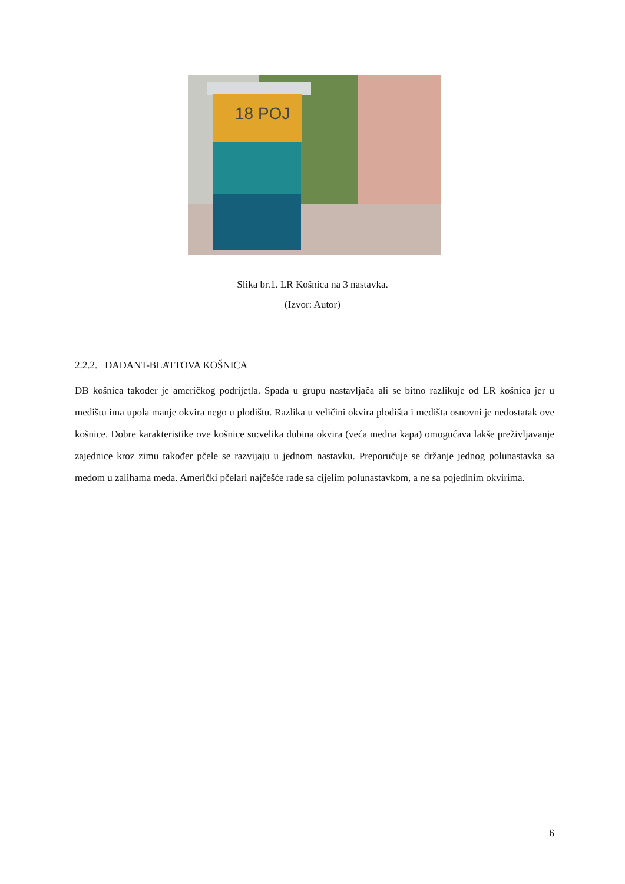18 POJ
Slika br.1. LR Košnica na 3 nastavka.
(Izvor: Autor)
2.2.2. DADANT-BLATTOVA KOŠNICA
DB košnica također je američkog podrijetla. Spada u grupu nastavljača ali se bitno razlikuje od LR košnica jer u medištu ima upola manje okvira nego u plodištu. Razlika u veličini okvira plodišta i medišta osnovni je nedostatak ove košnice. Dobre karakteristike ove košnice su:velika dubina okvira (veća medna kapa) omogućava lakše preživljavanje zajednice kroz zimu također pčele se razvijaju u jednom nastavku. Preporučuje se držanje jednog polunastavka sa medom u zalihama meda. Američki pčelari najčešće rade sa cijelim polunastavkom, a ne sa pojedinim okvirima.
6